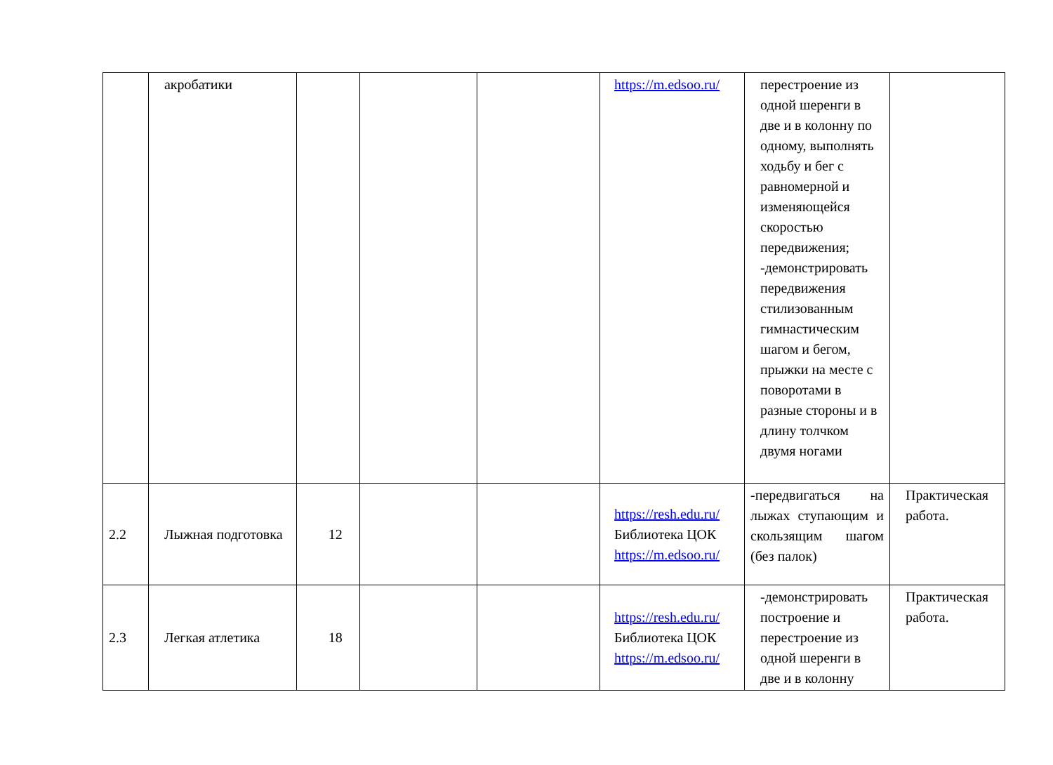| | акробатики | | | | https://m.edsoo.ru/ | перестроение из одной шеренги в две и в колонну по одному, выполнять ходьбу и бег с равномерной и изменяющейся скоростью передвижения; -демонстрировать передвижения стилизованным гимнастическим шагом и бегом, прыжки на месте с поворотами в разные стороны и в длину толчком двумя ногами | |
| 2.2 | Лыжная подготовка | 12 | | | https://resh.edu.ru/ Библиотека ЦОК https://m.edsoo.ru/ | -передвигаться на лыжах ступающим и скользящим шагом (без палок) | Практическая работа. |
| 2.3 | Легкая атлетика | 18 | | | https://resh.edu.ru/ Библиотека ЦОК https://m.edsoo.ru/ | -демонстрировать построение и перестроение из одной шеренги в две и в колонну | Практическая работа. |